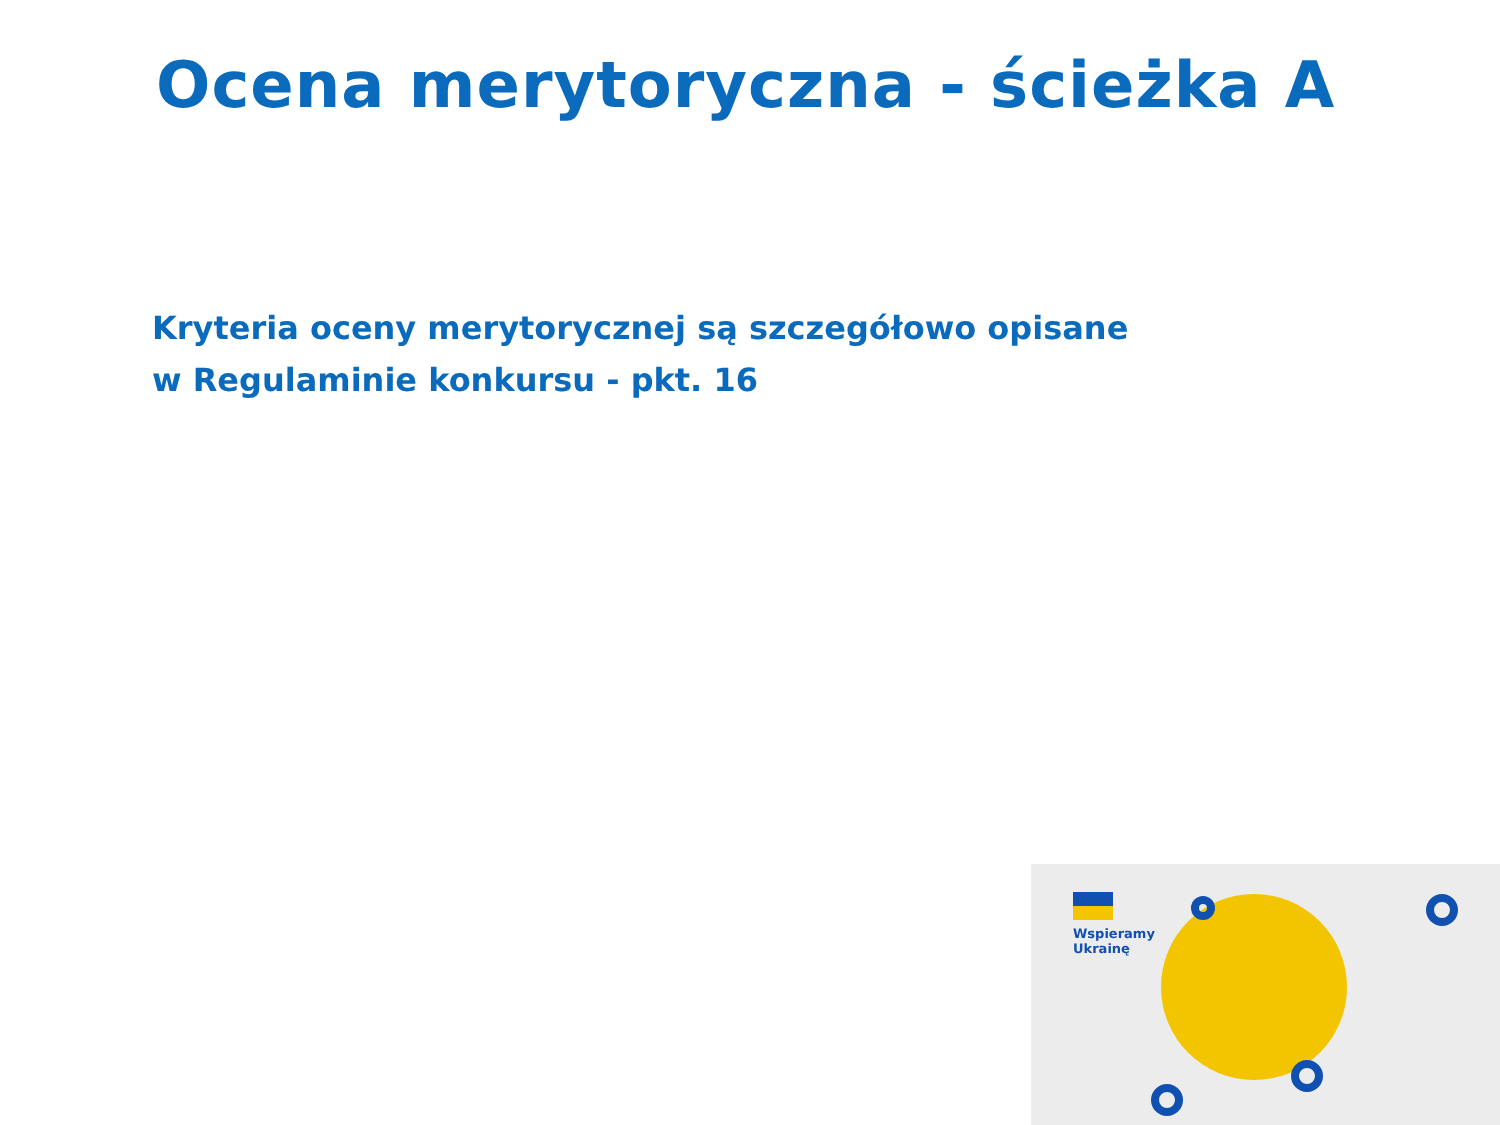Ocena merytoryczna - ścieżka A
Kryteria oceny merytorycznej są szczegółowo opisane
w Regulaminie konkursu - pkt. 16
Wspieramy
Ukrainę